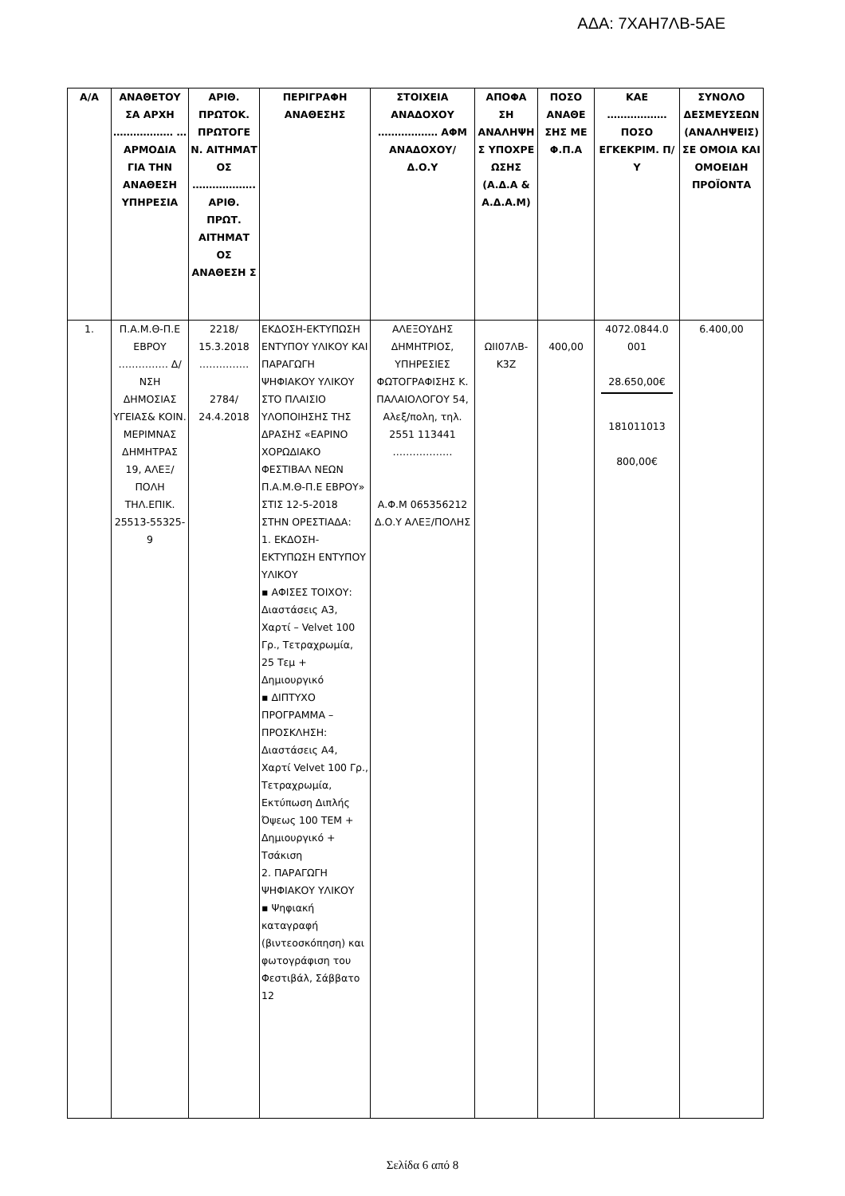ΑΔΑ: 7ΧΑΗ7ΛΒ-5ΑΕ
| Α/Α | ΑΝΑΘΕΤΟΥ ΣΑ ΑΡΧΗ ……………… … ΑΡΜΟΔΙΑ ΓΙΑ ΤΗΝ ΑΝΑΘΕΣΗ ΥΠΗΡΕΣΙΑ | ΑΡΙΘ. ΠΡΩΤΟΚ. ΠΡΩΤΟΓΕ Ν. ΑΙΤΗΜΑΤ ΟΣ ………………. ΑΡΙΘ. ΠΡΩΤ. ΑΙΤΗΜΑΤ ΟΣ ΑΝΑΘΕΣΗ Σ | ΠΕΡΙΓΡΑΦΗ ΑΝΑΘΕΣΗΣ | ΣΤΟΙΧΕΙΑ ΑΝΑΔΟΧΟΥ ……………… ΑΦΜ ΑΝΑΔΟΧΟΥ/ Δ.Ο.Υ | ΑΠΟΦΑ ΣΗ ΑΝΑΛΗΨΗ Σ ΥΠΟΧΡΕ ΩΣΗΣ (Α.Δ.Α & Α.Δ.Α.Μ) | ΠΟΣΟ ΑΝΑΘΕ ΣΗΣ ΜΕ Φ.Π.Α | ΚΑΕ ……………… ΠΟΣΟ ΕΓΚΕΚΡΙΜ. Π/Υ | ΣΥΝΟΛΟ ΔΕΣΜΕΥΣΕΩΝ (ΑΝΑΛΗΨΕΙΣ) ΣΕ ΟΜΟΙΑ ΚΑΙ ΟΜΟΕΙΔΗ ΠΡΟΪΟΝΤΑ |
| --- | --- | --- | --- | --- | --- | --- | --- | --- |
| 1. | Π.Α.Μ.Θ-Π.Ε ΕΒΡΟΥ …………… Δ/ΝΣΗ ΔΗΜΟΣΙΑΣ ΥΓΕΙΑΣ& ΚΟΙΝ. ΜΕΡΙΜΝΑΣ ΔΗΜΗΤΡΑΣ 19, ΑΛΕΞ/ΠΟΛΗ ΤΗΛ.ΕΠΙΚ. 25513-55325-9 | 2218/ 15.3.2018 …………… 2784/ 24.4.2018 | ΕΚΔΟΣΗ-ΕΚΤΥΠΩΣΗ ΕΝΤΥΠΟΥ ΥΛΙΚΟΥ ΚΑΙ ΠΑΡΑΓΩΓΗ ΨΗΦΙΑΚΟΥ ΥΛΙΚΟΥ ΣΤΟ ΠΛΑΙΣΙΟ ΥΛΟΠΟΙΗΣΗΣ ΤΗΣ ΔΡΑΣΗΣ «ΕΑΡΙΝΟ ΧΟΡΩΔΙΑΚΟ ΦΕΣΤΙΒΑΛ ΝΕΩΝ Π.Α.Μ.Θ-Π.Ε ΕΒΡΟΥ» ΣΤΙΣ 12-5-2018 ΣΤΗΝ ΟΡΕΣΤΙΑΔΑ: 1. ΕΚΔΟΣΗ-ΕΚΤΥΠΩΣΗ ΕΝΤΥΠΟΥ ΥΛΙΚΟΥ ▪ ΑΦΙΣΕΣ ΤΟΙΧΟΥ: Διαστάσεις Α3, Χαρτί – Velvet 100 Γρ., Τετραχρωμία, 25 Τεμ + Δημιουργικό ▪ ΔΙΠΤΥΧΟ ΠΡΟΓΡΑΜΜΑ – ΠΡΟΣΚΛΗΣΗ: Διαστάσεις Α4, Χαρτί Velvet 100 Γρ., Τετραχρωμία, Εκτύπωση Διπλής Όψεως 100 ΤΕΜ + Δημιουργικό + Τσάκιση 2. ΠΑΡΑΓΩΓΗ ΨΗΦΙΑΚΟΥ ΥΛΙΚΟΥ ▪ Ψηφιακή καταγραφή (βιντεοσκόπηση) και φωτογράφιση του Φεστιβάλ, Σάββατο 12 | ΑΛΕΞΟΥΔΗΣ ΔΗΜΗΤΡΙΟΣ, ΥΠΗΡΕΣΙΕΣ ΦΩΤΟΓΡΑΦΙΣΗΣ Κ. ΠΑΛΑΙΟΛΟΓΟΥ 54, Αλεξ/πολη, τηλ. 2551 113441 ……………… Α.Φ.Μ 065356212 Δ.Ο.Υ ΑΛΕΞ/ΠΟΛΗΣ | ΩΙΙ07ΛΒ-Κ3Ζ | 400,00 | 4072.0844.0 001 28.650,00€ 181011013 800,00€ | 6.400,00 |
Σελίδα 6 από 8